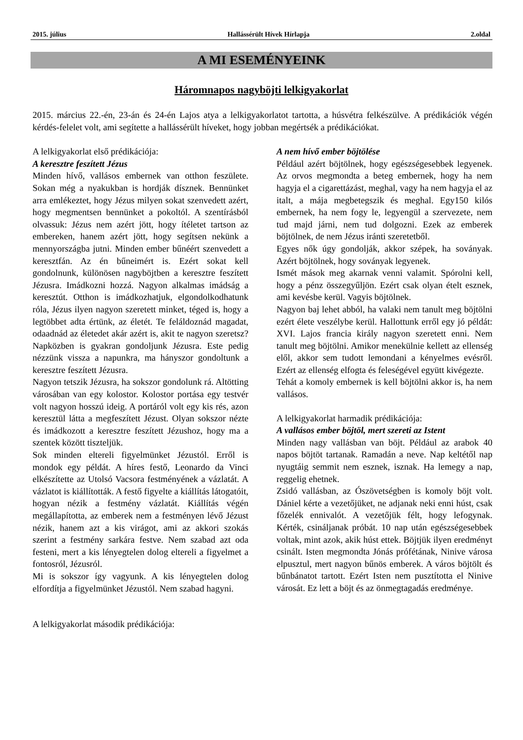2015. július Hallássérült Hívek Hírlapja 2.oldal
A MI ESEMÉNYEINK
Háromnapos nagyböjti lelkigyakorlat
2015. március 22.-én, 23-án és 24-én Lajos atya a lelkigyakorlatot tartotta, a húsvétra felkészülve. A prédikációk végén kérdés-felelet volt, ami segítette a hallássérült híveket, hogy jobban megértsék a prédikációkat.
A lelkigyakorlat első prédikációja:
A keresztre feszített Jézus
Minden hívő, vallásos embernek van otthon feszülete. Sokan még a nyakukban is hordják dísznek. Bennünket arra emlékeztet, hogy Jézus milyen sokat szenvedett azért, hogy megmentsen bennünket a pokoltól. A szentírásból olvassuk: Jézus nem azért jött, hogy ítéletet tartson az embereken, hanem azért jött, hogy segítsen nekünk a mennyországba jutni. Minden ember bűnéért szenvedett a keresztfán. Az én bűneimért is. Ezért sokat kell gondolnunk, különösen nagyböjtben a keresztre feszített Jézusra. Imádkozni hozzá. Nagyon alkalmas imádság a keresztút. Otthon is imádkozhatjuk, elgondolkodhatunk róla, Jézus ilyen nagyon szeretett minket, téged is, hogy a legtöbbet adta értünk, az életét. Te feláldoznád magadat, odaadnád az életedet akár azért is, akit te nagyon szeretsz? Napközben is gyakran gondoljunk Jézusra. Este pedig nézzünk vissza a napunkra, ma hányszor gondoltunk a keresztre feszített Jézusra.
Nagyon tetszik Jézusra, ha sokszor gondolunk rá. Altötting városában van egy kolostor. Kolostor portása egy testvér volt nagyon hosszú ideig. A portáról volt egy kis rés, azon keresztül látta a megfeszített Jézust. Olyan sokszor nézte és imádkozott a keresztre feszített Jézushoz, hogy ma a szentek között tiszteljük.
Sok minden eltereli figyelmünket Jézustól. Erről is mondok egy példát. A híres festő, Leonardo da Vinci elkészítette az Utolsó Vacsora festményének a vázlatát. A vázlatot is kiállították. A festő figyelte a kiállítás látogatóit, hogyan nézik a festmény vázlatát. Kiállítás végén megállapította, az emberek nem a festményen lévő Jézust nézik, hanem azt a kis virágot, ami az akkori szokás szerint a festmény sarkára festve. Nem szabad azt oda festeni, mert a kis lényegtelen dolog eltereli a figyelmet a fontosról, Jézusról.
Mi is sokszor így vagyunk. A kis lényegtelen dolog elfordítja a figyelmünket Jézustól. Nem szabad hagyni.
A lelkigyakorlat második prédikációja:
A nem hívő ember böjtölése
Például azért böjtölnek, hogy egészségesebbek legyenek. Az orvos megmondta a beteg embernek, hogy ha nem hagyja el a cigarettázást, meghal, vagy ha nem hagyja el az italt, a mája megbetegszik és meghal. Egy150 kilós embernek, ha nem fogy le, legyengül a szervezete, nem tud majd járni, nem tud dolgozni. Ezek az emberek böjtölnek, de nem Jézus iránti szeretetből.
Egyes nők úgy gondolják, akkor szépek, ha soványak. Azért böjtölnek, hogy soványak legyenek.
Ismét mások meg akarnak venni valamit. Spórolni kell, hogy a pénz összegyűljön. Ezért csak olyan ételt esznek, ami kevésbe kerül. Vagyis böjtölnek.
Nagyon baj lehet abból, ha valaki nem tanult meg böjtölni ezért élete veszélybe kerül. Hallottunk erről egy jó példát: XVI. Lajos francia király nagyon szeretett enni. Nem tanult meg böjtölni. Amikor menekülnie kellett az ellenség elől, akkor sem tudott lemondani a kényelmes evésről. Ezért az ellenség elfogta és feleségével együtt kivégezte.
Tehát a komoly embernek is kell böjtölni akkor is, ha nem vallásos.
A lelkigyakorlat harmadik prédikációja:
A vallásos ember böjtöl, mert szereti az Istent
Minden nagy vallásban van böjt. Például az arabok 40 napos böjtöt tartanak. Ramadán a neve. Nap keltétől nap nyugtáig semmit nem esznek, isznak. Ha lemegy a nap, reggelig ehetnek.
Zsidó vallásban, az Ószövetségben is komoly böjt volt. Dániel kérte a vezetőjüket, ne adjanak neki enni húst, csak főzelék ennivalót. A vezetőjük félt, hogy lefogynak. Kérték, csináljanak próbát. 10 nap után egészségesebbek voltak, mint azok, akik húst ettek. Böjtjük ilyen eredményt csinált. Isten megmondta Jónás prófétának, Ninive városa elpusztul, mert nagyon bűnös emberek. A város böjtölt és bűnbánatot tartott. Ezért Isten nem pusztította el Ninive városát. Ez lett a böjt és az önmegtagadás eredménye.